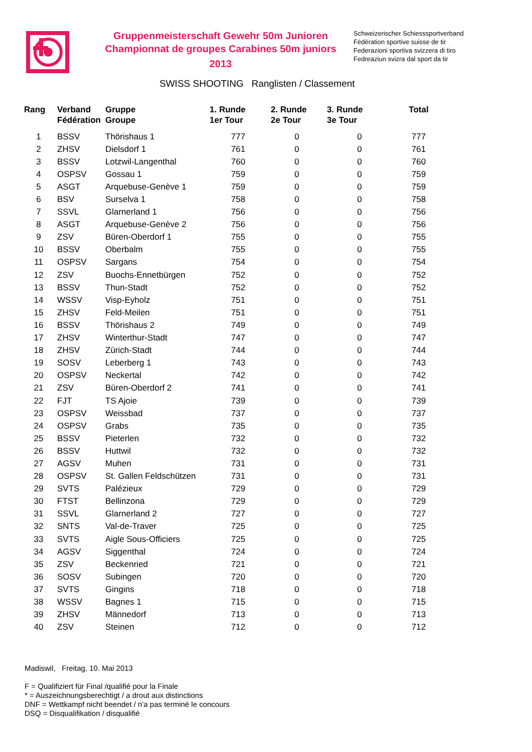Gruppenmeisterschaft Gewehr 50m Junioren
Championnat de groupes Carabines 50m juniors
2013
Schweizerischer Schiesssportverband
Fédération sportive suisse de tir
Federazioni sportiva svizzera di tiro
Fedreaziun svizra dal sport da tir
SWISS SHOOTING Ranglisten / Classement
| Rang | Verband Fédération | Gruppe Groupe | 1. Runde 1er Tour | 2. Runde 2e Tour | 3. Runde 3e Tour | Total |
| --- | --- | --- | --- | --- | --- | --- |
| 1 | BSSV | Thörishaus 1 | 777 | 0 | 0 | 777 |
| 2 | ZHSV | Dielsdorf 1 | 761 | 0 | 0 | 761 |
| 3 | BSSV | Lotzwil-Langenthal | 760 | 0 | 0 | 760 |
| 4 | OSPSV | Gossau 1 | 759 | 0 | 0 | 759 |
| 5 | ASGT | Arquebuse-Genève 1 | 759 | 0 | 0 | 759 |
| 6 | BSV | Surselva 1 | 758 | 0 | 0 | 758 |
| 7 | SSVL | Glarnerland 1 | 756 | 0 | 0 | 756 |
| 8 | ASGT | Arquebuse-Genève 2 | 756 | 0 | 0 | 756 |
| 9 | ZSV | Büren-Oberdorf 1 | 755 | 0 | 0 | 755 |
| 10 | BSSV | Oberbalm | 755 | 0 | 0 | 755 |
| 11 | OSPSV | Sargans | 754 | 0 | 0 | 754 |
| 12 | ZSV | Buochs-Ennetbürgen | 752 | 0 | 0 | 752 |
| 13 | BSSV | Thun-Stadt | 752 | 0 | 0 | 752 |
| 14 | WSSV | Visp-Eyholz | 751 | 0 | 0 | 751 |
| 15 | ZHSV | Feld-Meilen | 751 | 0 | 0 | 751 |
| 16 | BSSV | Thörishaus 2 | 749 | 0 | 0 | 749 |
| 17 | ZHSV | Winterthur-Stadt | 747 | 0 | 0 | 747 |
| 18 | ZHSV | Zürich-Stadt | 744 | 0 | 0 | 744 |
| 19 | SOSV | Leberberg 1 | 743 | 0 | 0 | 743 |
| 20 | OSPSV | Neckertal | 742 | 0 | 0 | 742 |
| 21 | ZSV | Büren-Oberdorf 2 | 741 | 0 | 0 | 741 |
| 22 | FJT | TS Ajoie | 739 | 0 | 0 | 739 |
| 23 | OSPSV | Weissbad | 737 | 0 | 0 | 737 |
| 24 | OSPSV | Grabs | 735 | 0 | 0 | 735 |
| 25 | BSSV | Pieterlen | 732 | 0 | 0 | 732 |
| 26 | BSSV | Huttwil | 732 | 0 | 0 | 732 |
| 27 | AGSV | Muhen | 731 | 0 | 0 | 731 |
| 28 | OSPSV | St. Gallen Feldschützen | 731 | 0 | 0 | 731 |
| 29 | SVTS | Palézieux | 729 | 0 | 0 | 729 |
| 30 | FTST | Bellinzona | 729 | 0 | 0 | 729 |
| 31 | SSVL | Glarnerland 2 | 727 | 0 | 0 | 727 |
| 32 | SNTS | Val-de-Traver | 725 | 0 | 0 | 725 |
| 33 | SVTS | Aigle Sous-Officiers | 725 | 0 | 0 | 725 |
| 34 | AGSV | Siggenthal | 724 | 0 | 0 | 724 |
| 35 | ZSV | Beckenried | 721 | 0 | 0 | 721 |
| 36 | SOSV | Subingen | 720 | 0 | 0 | 720 |
| 37 | SVTS | Gingins | 718 | 0 | 0 | 718 |
| 38 | WSSV | Bagnes 1 | 715 | 0 | 0 | 715 |
| 39 | ZHSV | Männedorf | 713 | 0 | 0 | 713 |
| 40 | ZSV | Steinen | 712 | 0 | 0 | 712 |
Madiswil, Freitag, 10. Mai 2013
F = Qualifiziert für Final /qualifié pour la Finale
* = Auszeichnungsberechtigt / a drout aux distinctions
DNF = Wettkampf nicht beendet / n'a pas terminé le concours
DSQ = Disqualifikation / disqualifié